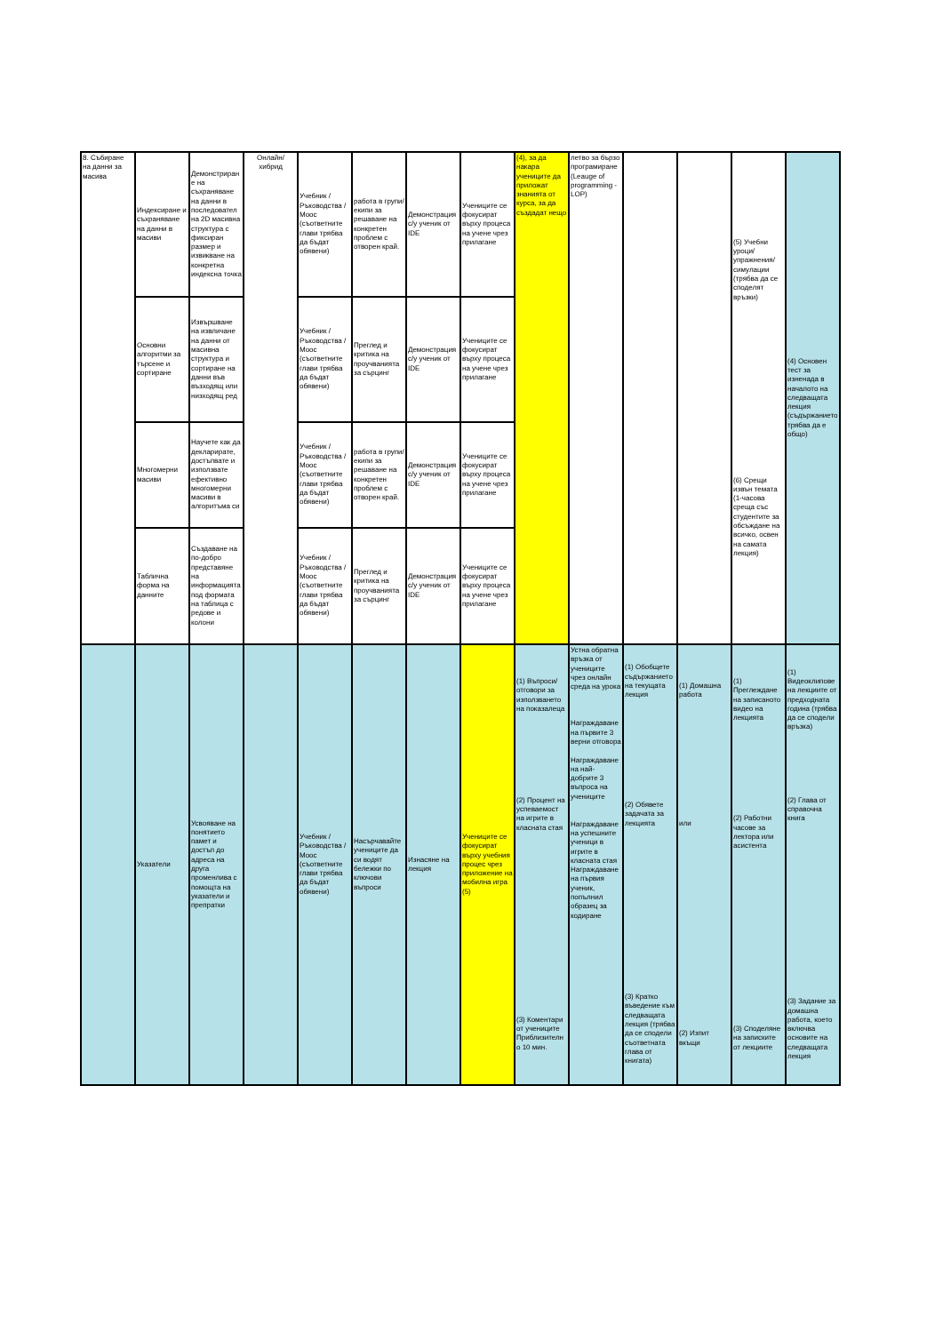| 8. Събиране на данни за масива | Индексиране и съхраняване на данни в масиви | Демонстриране на съхраняване на данни в последовател на 2D масивна структура с фиксиран размер и извикване на конкретна индексна точка | Онлайн/хибрид | Учебник / Ръководства / Mooc (съответните глави трябва да бъдат обявени) | работа в групи/екипи за решаване на конкретен проблем с отворен край. | Демонстрация с/у ученик от IDE | Учениците се фокусират върху процеса на учене чрез прилагане | (4), за да накара учениците да приложат знанията от курса, за да създадат нещо | летво за бързо програмиране (Leauge of programming - LOP) | | | (5) Учебни уроци/упражнения/симулации (трябва да се споделят връзки) (6) Срещи извън темата (1-часова среща със студентите за обсъждане на всичко, освен на самата лекция) | (4) Основен тест за изненада в началото на следващата лекция (съдържанието трябва да е общо) |
| | Основни алгоритми за търсене и сортиране | Извършване на извличане на данни от масивна структура и сортиране на данни във възходящ или низходящ ред | | Учебник / Ръководства / Mooc (съответните глави трябва да бъдат обявени) | Преглед и критика на проучванията за сърцинг | Демонстрация с/у ученик от IDE | Учениците се фокусират върху процеса на учене чрез прилагане | | | | | | |
| | Многомерни масиви | Научете как да декларирате, достъпвате и използвате ефективно многомерни масиви в алгоритъма си | | Учебник / Ръководства / Mooc (съответните глави трябва да бъдат обявени) | работа в групи/екипи за решаване на конкретен проблем с отворен край. | Демонстрация с/у ученик от IDE | Учениците се фокусират върху процеса на учене чрез прилагане | | | | | | |
| | Таблична форма на данните | Създаване на по-добро представяне на информацията под формата на таблица с редове и колони | | Учебник / Ръководства / Mooc (съответните глави трябва да бъдат обявени) | Преглед и критика на проучванията за сърцинг | Демонстрация с/у ученик от IDE | Учениците се фокусират върху процеса на учене чрез прилагане | | | | | | |
| | Указатели | Усвояване на понятието памет и достъп до адреса на друга променлива с помощта на указатели и препратки | | Учебник / Ръководства / Mooc (съответните глави трябва да бъдат обявени) | Насърчавайте учениците да си водят бележки по ключови въпроси | Изнасяне на лекция | Учениците се фокусират върху учебния процес чрез приложение на мобилна игра (5) | (1) Въпроси/отговори за използването на показалеца (2) Процент на успеваемост на игрите в класната стая (3) Коментари от учениците Приблизително 10 мин. | Устна обратна връзка от учениците чрез онлайн среда на урока Награждаване на първите 3 верни отговора Награждаване на най-добрите 3 въпроса на учениците Награждаване на успешните ученици в игрите в класната стая Награждаване на първия ученик, попълнил образец за кодиране | (1) Обобщете съдържанието на текущата лекция (2) Обявете задачата за лекцията (3) Кратко въведение към следващата лекция (трябва да се сподели съответната глава от книгата) | (1) Домашна работа или (2) Изпит вкъщи | (1) Преглеждане на записаното видео на лекцията (2) Работни часове за лектора или асистента (3) Споделяне на записките от лекциите | (1) Видеоклипове на лекциите от предходната година (трябва да се сподели връзка) (2) Глава от справочна книга (3) Задание за домашна работа, което включва основите на следващата лекция |